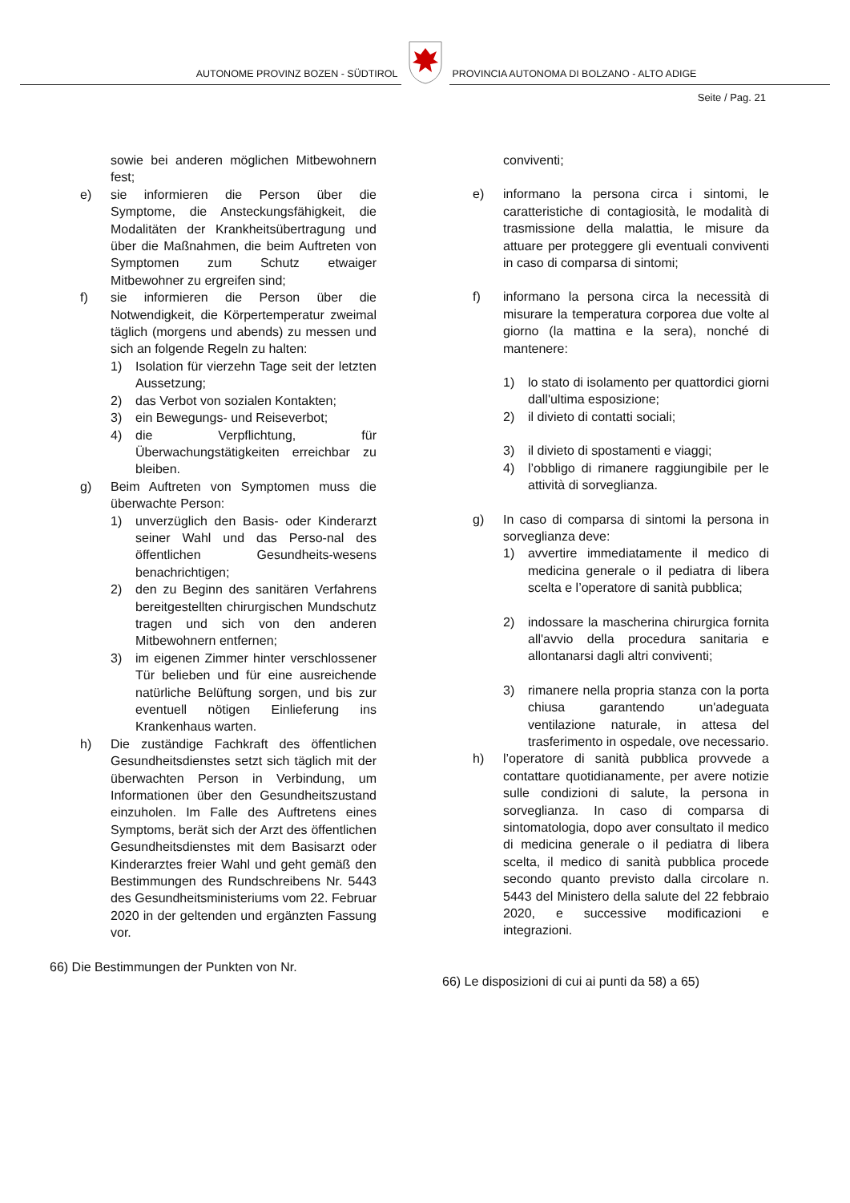AUTONOME PROVINZ BOZEN - SÜDTIROL
PROVINCIA AUTONOMA DI BOLZANO - ALTO ADIGE
Seite / Pag. 21
sowie bei anderen möglichen Mitbewohnern fest;
e) sie informieren die Person über die Symptome, die Ansteckungsfähigkeit, die Modalitäten der Krankheitsübertragung und über die Maßnahmen, die beim Auftreten von Symptomen zum Schutz etwaiger Mitbewohner zu ergreifen sind;
f) sie informieren die Person über die Notwendigkeit, die Körpertemperatur zweimal täglich (morgens und abends) zu messen und sich an folgende Regeln zu halten:
1) Isolation für vierzehn Tage seit der letzten Aussetzung;
2) das Verbot von sozialen Kontakten;
3) ein Bewegungs- und Reiseverbot;
4) die Verpflichtung, für Überwachungstätigkeiten erreichbar zu bleiben.
g) Beim Auftreten von Symptomen muss die überwachte Person:
1) unverzüglich den Basis- oder Kinderarzt seiner Wahl und das Perso-nal des öffentlichen Gesundheits-wesens benachrichtigen;
2) den zu Beginn des sanitären Verfahrens bereitgestellten chirurgischen Mundschutz tragen und sich von den anderen Mitbewohnern entfernen;
3) im eigenen Zimmer hinter verschlossener Tür belieben und für eine ausreichende natürliche Belüftung sorgen, und bis zur eventuell nötigen Einlieferung ins Krankenhaus warten.
h) Die zuständige Fachkraft des öffentlichen Gesundheitsdienstes setzt sich täglich mit der überwachten Person in Verbindung, um Informationen über den Gesundheitszustand einzuholen. Im Falle des Auftretens eines Symptoms, berät sich der Arzt des öffentlichen Gesundheitsdienstes mit dem Basisarzt oder Kinderarztes freier Wahl und geht gemäß den Bestimmungen des Rundschreibens Nr. 5443 des Gesundheitsministeriums vom 22. Februar 2020 in der geltenden und ergänzten Fassung vor.
66) Die Bestimmungen der Punkten von Nr.
conviventi;
e) informano la persona circa i sintomi, le caratteristiche di contagiosità, le modalità di trasmissione della malattia, le misure da attuare per proteggere gli eventuali conviventi in caso di comparsa di sintomi;
f) informano la persona circa la necessità di misurare la temperatura corporea due volte al giorno (la mattina e la sera), nonché di mantenere:
1) lo stato di isolamento per quattordici giorni dall'ultima esposizione;
2) il divieto di contatti sociali;
3) il divieto di spostamenti e viaggi;
4) l’obbligo di rimanere raggiungibile per le attività di sorveglianza.
g) In caso di comparsa di sintomi la persona in sorveglianza deve:
1) avvertire immediatamente il medico di medicina generale o il pediatra di libera scelta e l’operatore di sanità pubblica;
2) indossare la mascherina chirurgica fornita all'avvio della procedura sanitaria e allontanarsi dagli altri conviventi;
3) rimanere nella propria stanza con la porta chiusa garantendo un'adeguata ventilazione naturale, in attesa del trasferimento in ospedale, ove necessario.
h) l’operatore di sanità pubblica provvede a contattare quotidianamente, per avere notizie sulle condizioni di salute, la persona in sorveglianza. In caso di comparsa di sintomatologia, dopo aver consultato il medico di medicina generale o il pediatra di libera scelta, il medico di sanità pubblica procede secondo quanto previsto dalla circolare n. 5443 del Ministero della salute del 22 febbraio 2020, e successive modificazioni e integrazioni.
66) Le disposizioni di cui ai punti da 58) a 65)